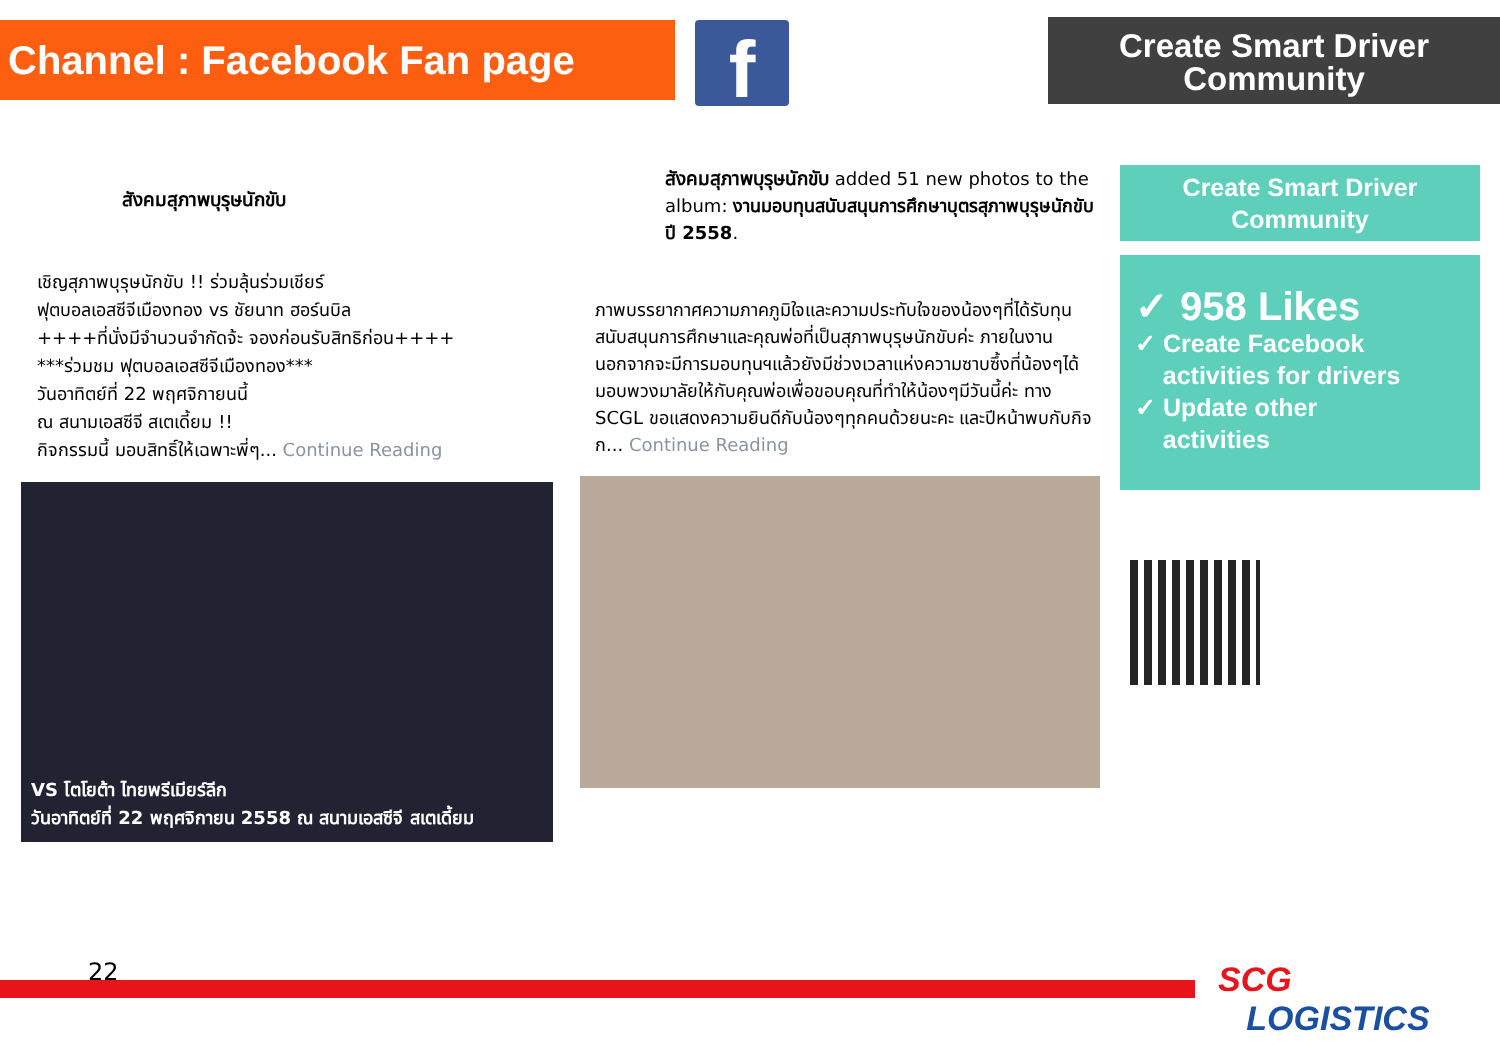Channel : Facebook Fan page
f
Create Smart Driver
Community
สังคมสุภาพบุรุษนักขับ
เชิญสุภาพบุรุษนักขับ !! ร่วมลุ้นร่วมเชียร์
ฟุตบอลเอสซีจีเมืองทอง vs ชัยนาท ฮอร์นบิล
++++ที่นั่งมีจำนวนจำกัดจ้ะ จองก่อนรับสิทธิก่อน++++
***ร่วมชม ฟุตบอลเอสซีจีเมืองทอง***
วันอาทิตย์ที่ 22 พฤศจิกายนนี้
ณ สนามเอสซีจี สเตเดี้ยม !!
กิจกรรมนี้ มอบสิทธิ์ให้เฉพาะพี่ๆ... Continue Reading
VS โตโยต้า ไทยพรีเมียร์ลีก
วันอาทิตย์ที่ 22 พฤศจิกายน 2558 ณ สนามเอสซีจี สเตเดี้ยม
สังคมสุภาพบุรุษนักขับ added 51 new photos to the album: งานมอบทุนสนับสนุนการศึกษาบุตรสุภาพบุรุษนักขับ ปี 2558.
ภาพบรรยากาศความภาคภูมิใจและความประทับใจของน้องๆที่ได้รับทุนสนับสนุนการศึกษาและคุณพ่อที่เป็นสุภาพบุรุษนักขับค่ะ ภายในงานนอกจากจะมีการมอบทุนฯแล้วยังมีช่วงเวลาแห่งความซาบซึ้งที่น้องๆได้มอบพวงมาลัยให้กับคุณพ่อเพื่อขอบคุณที่ทำให้น้องๆมีวันนี้ค่ะ ทาง SCGL ขอแสดงความยินดีกับน้องๆทุกคนด้วยนะคะ และปีหน้าพบกับกิจก... Continue Reading
Create Smart Driver
Community
✓ 958 Likes
✓ Create Facebook
activities for drivers
✓ Update other
activities
22
SCG
LOGISTICS